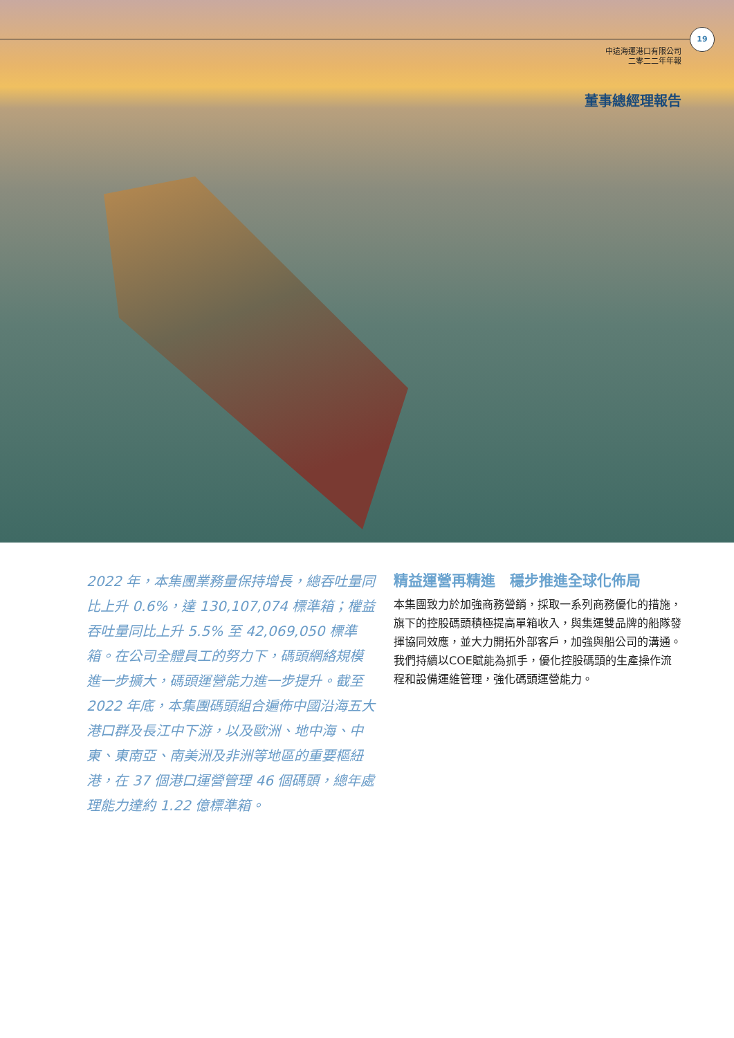19
中遠海運港口有限公司
二零二二年年報
董事總經理報告
2022 年，本集團業務量保持增長，總吞吐量同比上升 0.6%，達 130,107,074 標準箱；權益吞吐量同比上升 5.5% 至 42,069,050 標準箱。在公司全體員工的努力下，碼頭網絡規模進一步擴大，碼頭運營能力進一步提升。截至 2022 年底，本集團碼頭組合遍佈中國沿海五大港口群及長江中下游，以及歐洲、地中海、中東、東南亞、南美洲及非洲等地區的重要樞紐港，在 37 個港口運營管理 46 個碼頭，總年處理能力達約 1.22 億標準箱。
精益運營再精進　穩步推進全球化佈局
本集團致力於加強商務營銷，採取一系列商務優化的措施，旗下的控股碼頭積極提高單箱收入，與集運雙品牌的船隊發揮協同效應，並大力開拓外部客戶，加強與船公司的溝通。我們持續以COE賦能為抓手，優化控股碼頭的生產操作流程和設備運維管理，強化碼頭運營能力。